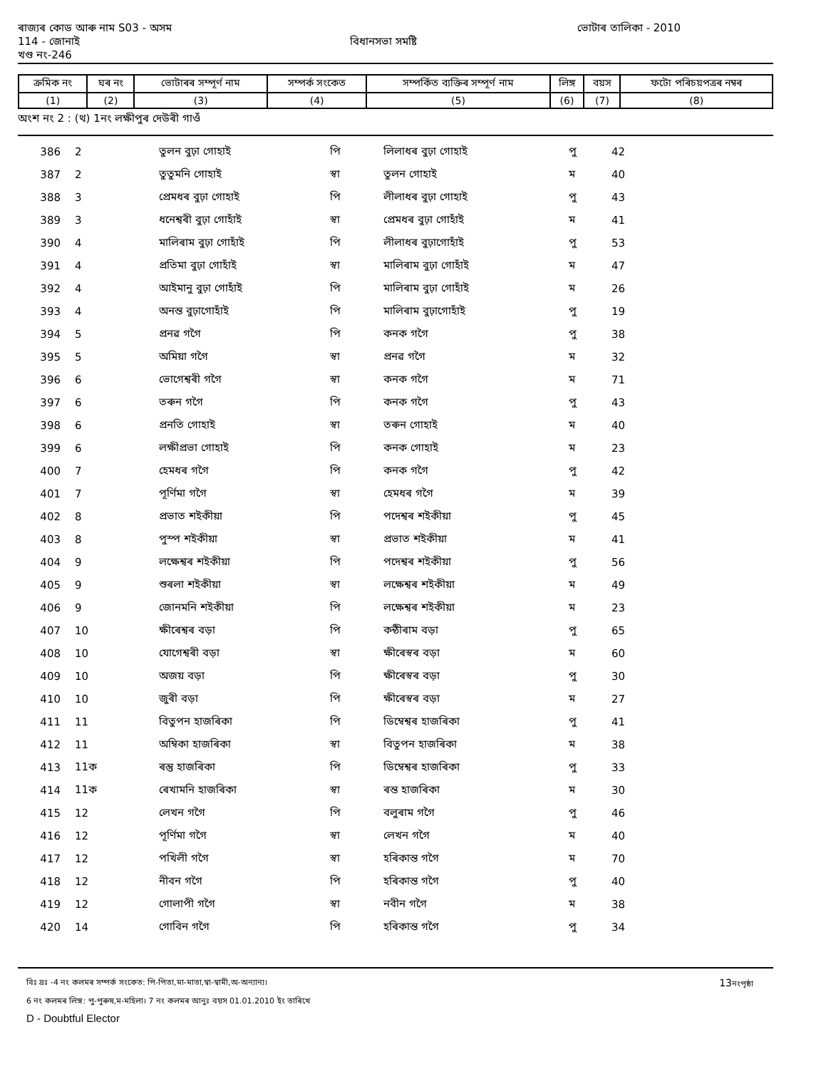ৰাজ্যৰ কোড আৰু নাম S03 - অসম ভোটাৰ তালিকা - 2010
114 - জোনাই বিধানসভা সমষ্টি
খণ্ড নং-246
| ক্ৰমিক নং | ঘৰ নং | ভোটাৰৰ সম্পূৰ্ণ নাম | সম্পৰ্ক সংকেত | সম্পৰ্কিত ব্যক্তিৰ সম্পূৰ্ণ নাম | লিঙ্গ | বয়স | ফটো পৰিচয়পত্ৰৰ নম্বৰ |
| --- | --- | --- | --- | --- | --- | --- | --- |
| (1) | (2) | (3) | (4) | (5) | (6) | (7) | (8) |
অংশ নং 2 : (থ) 1নং লক্ষীপুৰ দেউৰী গাওঁ
| 386 | 2 | তুলন বুঢ়া গোহাই | পি | লিলাধৰ বুঢ়া গোহাই | পু | 42 |
| 387 | 2 | তুতুমনি গোহাই | স্বা | তুলন গোহাই | ম | 40 |
| 388 | 3 | প্ৰেমধৰ বুঢ়া গোহাই | পি | লীলাধৰ বুঢ়া গোহাই | পু | 43 |
| 389 | 3 | ধনেশ্বৰী বুঢ়া গোহাঁই | স্বা | প্ৰেমধৰ বুঢ়া গোহাঁই | ম | 41 |
| 390 | 4 | মালিৰাম বুঢ়া গোহাঁই | পি | লীলাধৰ বুঢ়াগোহাঁই | পু | 53 |
| 391 | 4 | প্ৰতিমা বুঢ়া গোহাঁই | স্বা | মালিৰাম বুঢ়া গোহাঁই | ম | 47 |
| 392 | 4 | আইমানু বুঢ়া গোহাঁই | পি | মালিৰাম বুঢ়া গোহাঁই | ম | 26 |
| 393 | 4 | অনন্ত বুঢ়াগোহাঁই | পি | মালিৰাম বুঢ়াগোহাঁই | পু | 19 |
| 394 | 5 | প্ৰনৱ গগৈ | পি | কনক গগৈ | পু | 38 |
| 395 | 5 | অমিয়া গগৈ | স্বা | প্ৰনৱ গগৈ | ম | 32 |
| 396 | 6 | ভোগেশ্বৰী গগৈ | স্বা | কনক গগৈ | ম | 71 |
| 397 | 6 | তৰুন গগৈ | পি | কনক গগৈ | পু | 43 |
| 398 | 6 | প্ৰনতি গোহাই | স্বা | তৰুন গোহাই | ম | 40 |
| 399 | 6 | লক্ষীপ্ৰভা গোহাই | পি | কনক গোহাই | ম | 23 |
| 400 | 7 | হেমধৰ গগৈ | পি | কনক গগৈ | পু | 42 |
| 401 | 7 | পূৰ্ণিমা গগৈ | স্বা | হেমধৰ গগৈ | ম | 39 |
| 402 | 8 | প্ৰভাত শইকীয়া | পি | পদেশ্বৰ শইকীয়া | পু | 45 |
| 403 | 8 | পুস্প শইকীয়া | স্বা | প্ৰভাত শইকীয়া | ম | 41 |
| 404 | 9 | লক্ষেশ্বৰ শইকীয়া | পি | পদেশ্বৰ শইকীয়া | পু | 56 |
| 405 | 9 | শুৰলা শইকীয়া | স্বা | লক্ষেশ্বৰ শইকীয়া | ম | 49 |
| 406 | 9 | জোনমনি শইকীয়া | পি | লক্ষেশ্বৰ শইকীয়া | ম | 23 |
| 407 | 10 | ক্ষীৰেশ্বৰ বড়া | পি | কন্ঠীৰাম বড়া | পু | 65 |
| 408 | 10 | যোগেশ্বৰী বড়া | স্বা | ক্ষীৰেস্বৰ বড়া | ম | 60 |
| 409 | 10 | অজয় বড়া | পি | ক্ষীৰেস্বৰ বড়া | পু | 30 |
| 410 | 10 | জুৰী বড়া | পি | ক্ষীৰেস্বৰ বড়া | ম | 27 |
| 411 | 11 | বিতুপন হাজৰিকা | পি | ডিম্বেশ্বৰ হাজৰিকা | পু | 41 |
| 412 | 11 | অম্বিকা হাজৰিকা | স্বা | বিতুপন হাজৰিকা | ম | 38 |
| 413 | 11ক | ৰন্তু হাজৰিকা | পি | ডিম্বেশ্বৰ হাজৰিকা | পু | 33 |
| 414 | 11ক | ৰেখামনি হাজৰিকা | স্বা | ৰন্ত হাজৰিকা | ম | 30 |
| 415 | 12 | লেখন গগৈ | পি | বলুৰাম গগৈ | পু | 46 |
| 416 | 12 | পূৰ্ণিমা গগৈ | স্বা | লেখন গগৈ | ম | 40 |
| 417 | 12 | পখিলী গগৈ | স্বা | হৰিকান্ত গগৈ | ম | 70 |
| 418 | 12 | নীবন গগৈ | পি | হৰিকান্ত গগৈ | পু | 40 |
| 419 | 12 | গোলাপী গগৈ | স্বা | নবীন গগৈ | ম | 38 |
| 420 | 14 | গোবিন গগৈ | পি | হৰিকান্ত গগৈ | পু | 34 |
বিঃ দ্ৰঃ -4 নং কলমৰ সম্পৰ্ক সংকেত: পি-পিতা,মা-মাতা,স্বা-স্বামী,অ-অন্যান্য। 13নংপৃষ্ঠা
6 নং কলমৰ লিঙ্গ: পু-পুৰুষ,ম-মহিলা। 7 নং কলমৰ আনুঃ বয়স 01.01.2010 ইং তাৰিখে
D - Doubtful Elector